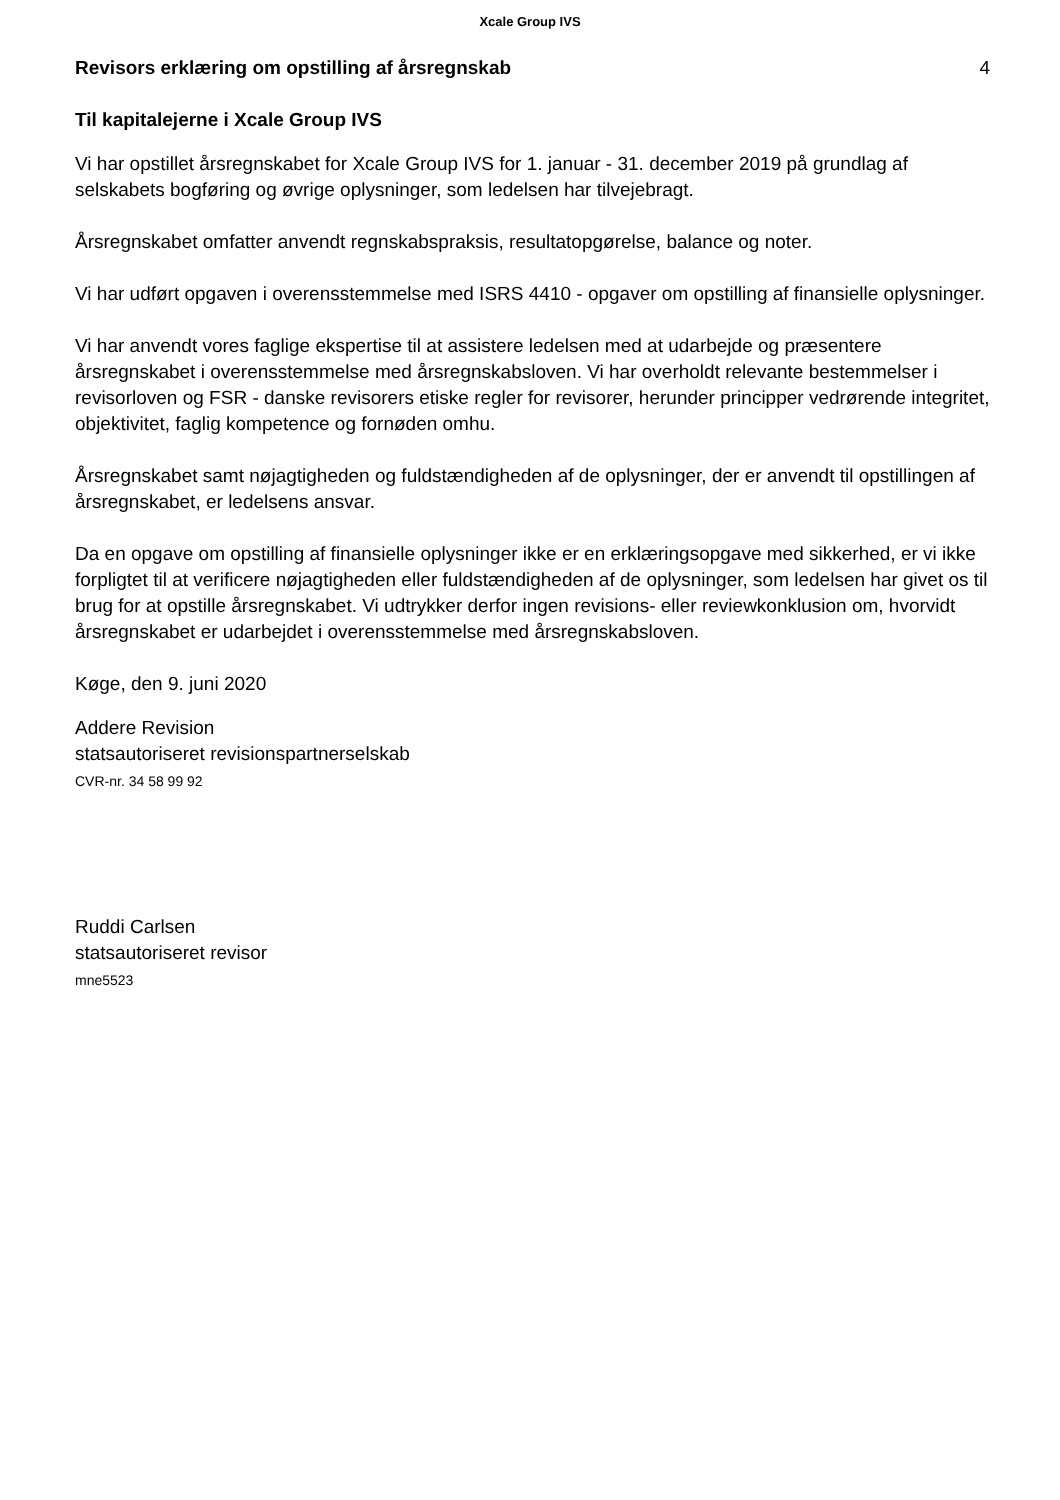Xcale Group IVS
Revisors erklæring om opstilling af årsregnskab 4
Til kapitalejerne i Xcale Group IVS
Vi har opstillet årsregnskabet for Xcale Group IVS for 1. januar - 31. december 2019 på grundlag af selskabets bogføring og øvrige oplysninger, som ledelsen har tilvejebragt.
Årsregnskabet omfatter anvendt regnskabspraksis, resultatopgørelse, balance og noter.
Vi har udført opgaven i overensstemmelse med ISRS 4410 - opgaver om opstilling af finansielle oplysninger.
Vi har anvendt vores faglige ekspertise til at assistere ledelsen med at udarbejde og præsentere årsregnskabet i overensstemmelse med årsregnskabsloven. Vi har overholdt relevante bestemmelser i revisorloven og FSR - danske revisorers etiske regler for revisorer, herunder principper vedrørende integritet, objektivitet, faglig kompetence og fornøden omhu.
Årsregnskabet samt nøjagtigheden og fuldstændigheden af de oplysninger, der er anvendt til opstillingen af årsregnskabet, er ledelsens ansvar.
Da en opgave om opstilling af finansielle oplysninger ikke er en erklæringsopgave med sikkerhed, er vi ikke forpligtet til at verificere nøjagtigheden eller fuldstændigheden af de oplysninger, som ledelsen har givet os til brug for at opstille årsregnskabet. Vi udtrykker derfor ingen revisions- eller reviewkonklusion om, hvorvidt årsregnskabet er udarbejdet i overensstemmelse med årsregnskabsloven.
Køge, den 9. juni 2020
Addere Revision
statsautoriseret revisionspartnerselskab
CVR-nr. 34 58 99 92
Ruddi Carlsen
statsautoriseret revisor
mne5523